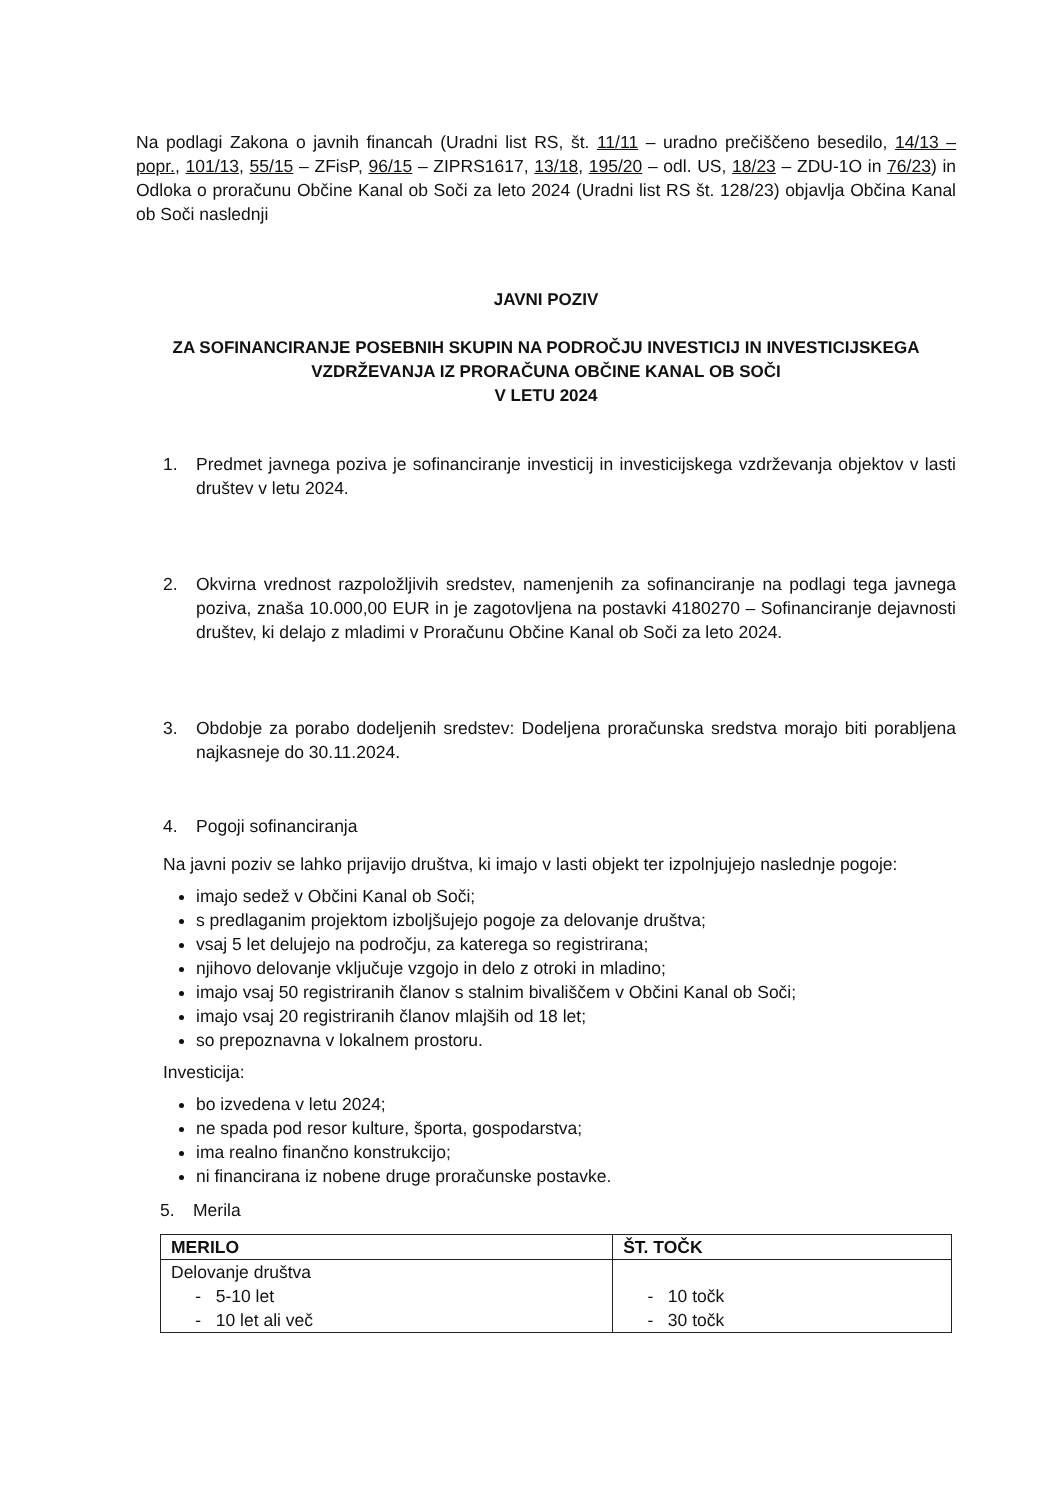Na podlagi Zakona o javnih financah (Uradni list RS, št. 11/11 – uradno prečiščeno besedilo, 14/13 – popr., 101/13, 55/15 – ZFisP, 96/15 – ZIPRS1617, 13/18, 195/20 – odl. US, 18/23 – ZDU-1O in 76/23) in Odloka o proračunu Občine Kanal ob Soči za leto 2024 (Uradni list RS št. 128/23) objavlja Občina Kanal ob Soči naslednji
JAVNI POZIV
ZA SOFINANCIRANJE POSEBNIH SKUPIN NA PODROČJU INVESTICIJ IN INVESTICIJSKEGA VZDRŽEVANJA IZ PRORAČUNA OBČINE KANAL OB SOČI
V LETU 2024
1. Predmet javnega poziva je sofinanciranje investicij in investicijskega vzdrževanja objektov v lasti društev v letu 2024.
2. Okvirna vrednost razpoložljivih sredstev, namenjenih za sofinanciranje na podlagi tega javnega poziva, znaša 10.000,00 EUR in je zagotovljena na postavki 4180270 – Sofinanciranje dejavnosti društev, ki delajo z mladimi v Proračunu Občine Kanal ob Soči za leto 2024.
3. Obdobje za porabo dodeljenih sredstev: Dodeljena proračunska sredstva morajo biti porabljena najkasneje do 30.11.2024.
4. Pogoji sofinanciranja
Na javni poziv se lahko prijavijo društva, ki imajo v lasti objekt ter izpolnjujejo naslednje pogoje:
imajo sedež v Občini Kanal ob Soči;
s predlaganim projektom izboljšujejo pogoje za delovanje društva;
vsaj 5 let delujejo na področju, za katerega so registrirana;
njihovo delovanje vključuje vzgojo in delo z otroki in mladino;
imajo vsaj 50 registriranih članov s stalnim bivališčem v Občini Kanal ob Soči;
imajo vsaj 20 registriranih članov mlajših od 18 let;
so prepoznavna v lokalnem prostoru.
Investicija:
bo izvedena v letu 2024;
ne spada pod resor kulture, športa, gospodarstva;
ima realno finančno konstrukcijo;
ni financirana iz nobene druge proračunske postavke.
5. Merila
| MERILO | ŠT. TOČK |
| --- | --- |
| Delovanje društva - 5-10 let - 10 let ali več | - 10 točk - 30 točk |